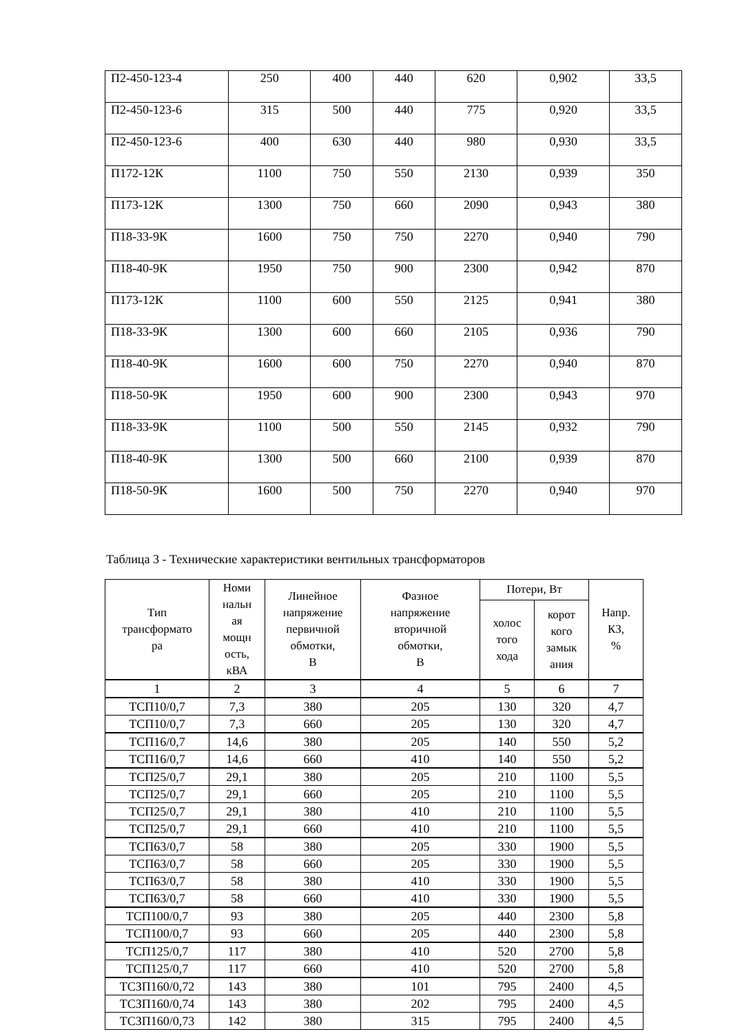| П2-450-123-4 | 250 | 400 | 440 | 620 | 0,902 | 33,5 |
| П2-450-123-6 | 315 | 500 | 440 | 775 | 0,920 | 33,5 |
| П2-450-123-6 | 400 | 630 | 440 | 980 | 0,930 | 33,5 |
| П172-12К | 1100 | 750 | 550 | 2130 | 0,939 | 350 |
| П173-12К | 1300 | 750 | 660 | 2090 | 0,943 | 380 |
| П18-33-9К | 1600 | 750 | 750 | 2270 | 0,940 | 790 |
| П18-40-9К | 1950 | 750 | 900 | 2300 | 0,942 | 870 |
| П173-12К | 1100 | 600 | 550 | 2125 | 0,941 | 380 |
| П18-33-9К | 1300 | 600 | 660 | 2105 | 0,936 | 790 |
| П18-40-9К | 1600 | 600 | 750 | 2270 | 0,940 | 870 |
| П18-50-9К | 1950 | 600 | 900 | 2300 | 0,943 | 970 |
| П18-33-9К | 1100 | 500 | 550 | 2145 | 0,932 | 790 |
| П18-40-9К | 1300 | 500 | 660 | 2100 | 0,939 | 870 |
| П18-50-9К | 1600 | 500 | 750 | 2270 | 0,940 | 970 |
Таблица 3 - Технические характеристики вентильных трансформаторов
| Тип трансформато ра | Номи нальн ая мощн ость, кВА | Линейное напряжение первичной обмотки, В | Фазное напряжение вторичной обмотки, В | Потери, Вт | | Напр. КЗ, % |
| --- | --- | --- | --- | --- | --- | --- |
| | | | | холос того хода | корот кого замык ания | |
| 1 | 2 | 3 | 4 | 5 | 6 | 7 |
| ТСП10/0,7 | 7,3 | 380 | 205 | 130 | 320 | 4,7 |
| ТСП10/0,7 | 7,3 | 660 | 205 | 130 | 320 | 4,7 |
| ТСП16/0,7 | 14,6 | 380 | 205 | 140 | 550 | 5,2 |
| ТСП16/0,7 | 14,6 | 660 | 410 | 140 | 550 | 5,2 |
| ТСП25/0,7 | 29,1 | 380 | 205 | 210 | 1100 | 5,5 |
| ТСП25/0,7 | 29,1 | 660 | 205 | 210 | 1100 | 5,5 |
| ТСП25/0,7 | 29,1 | 380 | 410 | 210 | 1100 | 5,5 |
| ТСП25/0,7 | 29,1 | 660 | 410 | 210 | 1100 | 5,5 |
| ТСП63/0,7 | 58 | 380 | 205 | 330 | 1900 | 5,5 |
| ТСП63/0,7 | 58 | 660 | 205 | 330 | 1900 | 5,5 |
| ТСП63/0,7 | 58 | 380 | 410 | 330 | 1900 | 5,5 |
| ТСП63/0,7 | 58 | 660 | 410 | 330 | 1900 | 5,5 |
| ТСП100/0,7 | 93 | 380 | 205 | 440 | 2300 | 5,8 |
| ТСП100/0,7 | 93 | 660 | 205 | 440 | 2300 | 5,8 |
| ТСП125/0,7 | 117 | 380 | 410 | 520 | 2700 | 5,8 |
| ТСП125/0,7 | 117 | 660 | 410 | 520 | 2700 | 5,8 |
| ТСЗП160/0,72 | 143 | 380 | 101 | 795 | 2400 | 4,5 |
| ТСЗП160/0,74 | 143 | 380 | 202 | 795 | 2400 | 4,5 |
| ТСЗП160/0,73 | 142 | 380 | 315 | 795 | 2400 | 4,5 |